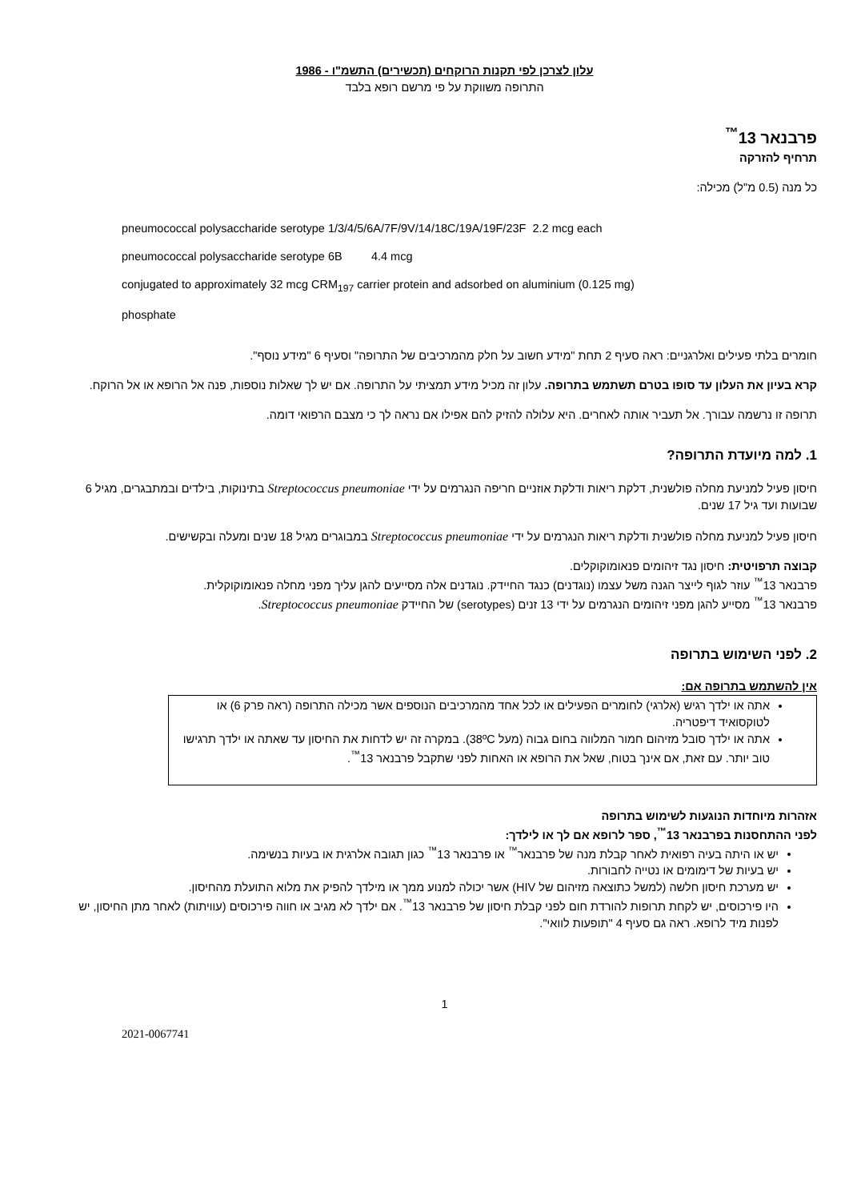עלון לצרכן לפי תקנות הרוקחים (תכשירים) התשמ"ו - 1986
התרופה משווקת על פי מרשם רופא בלבד
פרבנאר 13<sup>™</sup>
תרחיף להזרקה
כל מנה (0.5 מ"ל) מכילה:
pneumococcal polysaccharide serotype 1/3/4/5/6A/7F/9V/14/18C/19A/19F/23F 2.2 mcg each
pneumococcal polysaccharide serotype 6B 4.4 mcg
conjugated to approximately 32 mcg CRM<sub>197</sub> carrier protein and adsorbed on aluminium (0.125 mg)
phosphate
חומרים בלתי פעילים ואלרגניים: ראה סעיף 2 תחת "מידע חשוב על חלק מהמרכיבים של התרופה" וסעיף 6 "מידע נוסף".
קרא בעיון את העלון עד סופו בטרם תשתמש בתרופה. עלון זה מכיל מידע תמציתי על התרופה. אם יש לך שאלות נוספות, פנה אל הרופא או אל הרוקח.
תרופה זו נרשמה עבורך. אל תעביר אותה לאחרים. היא עלולה להזיק להם אפילו אם נראה לך כי מצבם הרפואי דומה.
1. למה מיועדת התרופה?
חיסון פעיל למניעת מחלה פולשנית, דלקת ריאות ודלקת אוזניים חריפה הנגרמים על ידי Streptococcus pneumoniae בתינוקות, בילדים ובמתבגרים, מגיל 6 שבועות ועד גיל 17 שנים.
חיסון פעיל למניעת מחלה פולשנית ודלקת ריאות הנגרמים על ידי Streptococcus pneumoniae במבוגרים מגיל 18 שנים ומעלה ובקשישים.
קבוצה תרפויטית: חיסון נגד זיהומים פנאומוקוקלים.
פרבנאר 13<sup>™</sup> עוזר לגוף לייצר הגנה משל עצמו (נוגדנים) כנגד החיידק. נוגדנים אלה מסייעים להגן עליך מפני מחלה פנאומוקוקלית.
פרבנאר 13<sup>™</sup> מסייע להגן מפני זיהומים הנגרמים על ידי 13 זנים (serotypes) של החיידק Streptococcus pneumoniae.
2. לפני השימוש בתרופה
אין להשתמש בתרופה אם:
אתה או ילדך רגיש (אלרגי) לחומרים הפעילים או לכל אחד מהמרכיבים הנוספים אשר מכילה התרופה (ראה פרק 6) או לטוקסואיד דיפטריה.
אתה או ילדך סובל מזיהום חמור המלווה בחום גבוה (מעל 38ºC). במקרה זה יש לדחות את החיסון עד שאתה או ילדך תרגישו טוב יותר. עם זאת, אם אינך בטוח, שאל את הרופא או האחות לפני שתקבל פרבנאר 13<sup>™</sup>.
אזהרות מיוחדות הנוגעות לשימוש בתרופה
לפני ההתחסנות בפרבנאר 13<sup>™</sup>, ספר לרופא אם לך או לילדך:
יש או היתה בעיה רפואית לאחר קבלת מנה של פרבנאר<sup>™</sup> או פרבנאר 13<sup>™</sup> כגון תגובה אלרגית או בעיות בנשימה.
יש בעיות של דימומים או נטייה לחבורות.
יש מערכת חיסון חלשה (למשל כתוצאה מזיהום של HIV) אשר יכולה למנוע ממך או מילדך להפיק את מלוא התועלת מהחיסון.
היו פירכוסים, יש לקחת תרופות להורדת חום לפני קבלת חיסון של פרבנאר 13<sup>™</sup>. אם ילדך לא מגיב או חווה פירכוסים (עוויתות) לאחר מתן החיסון, יש לפנות מיד לרופא. ראה גם סעיף 4 "תופעות לוואי".
1
2021-0067741